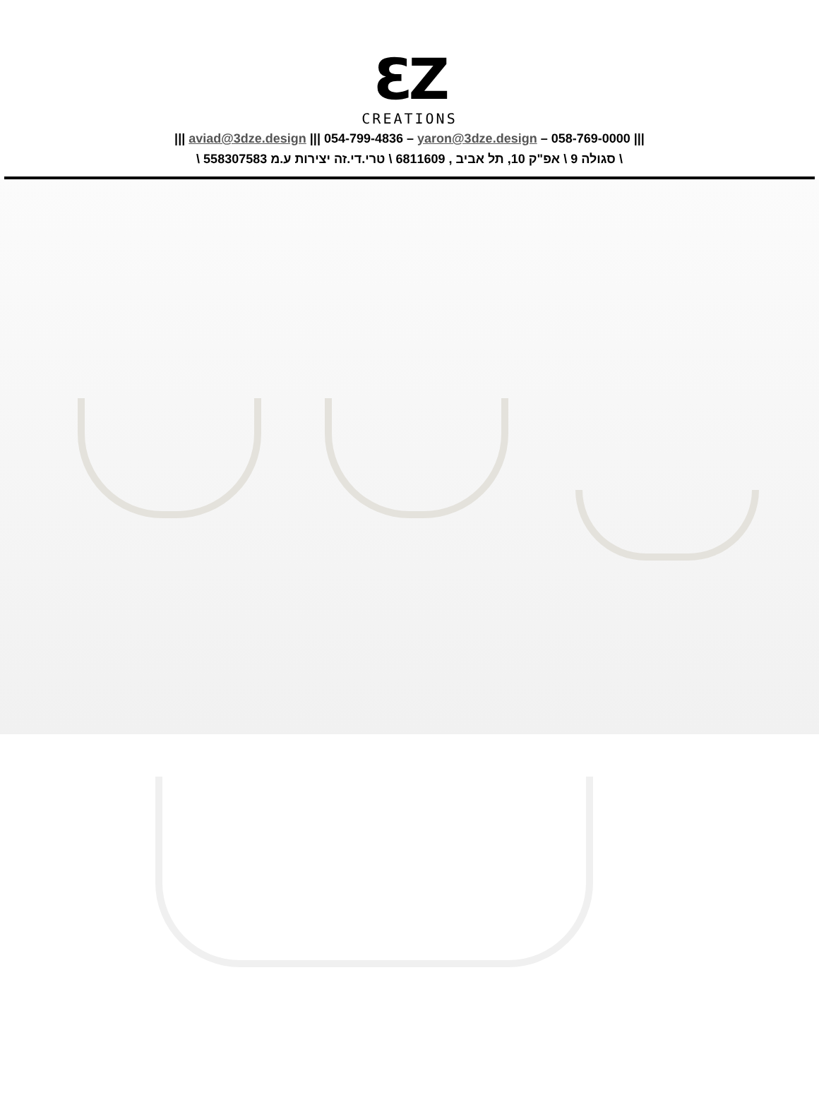ƐZ
CREATIONS
||| 058-769-0000 – aviad@3dze.design ||| 054-799-4836 – yaron@3dze.design |||
\ סגולה 9 \ אפ"ק 10, תל אביב , 6811609 \ טרי.די.זה יצירות ע.מ 558307583 \